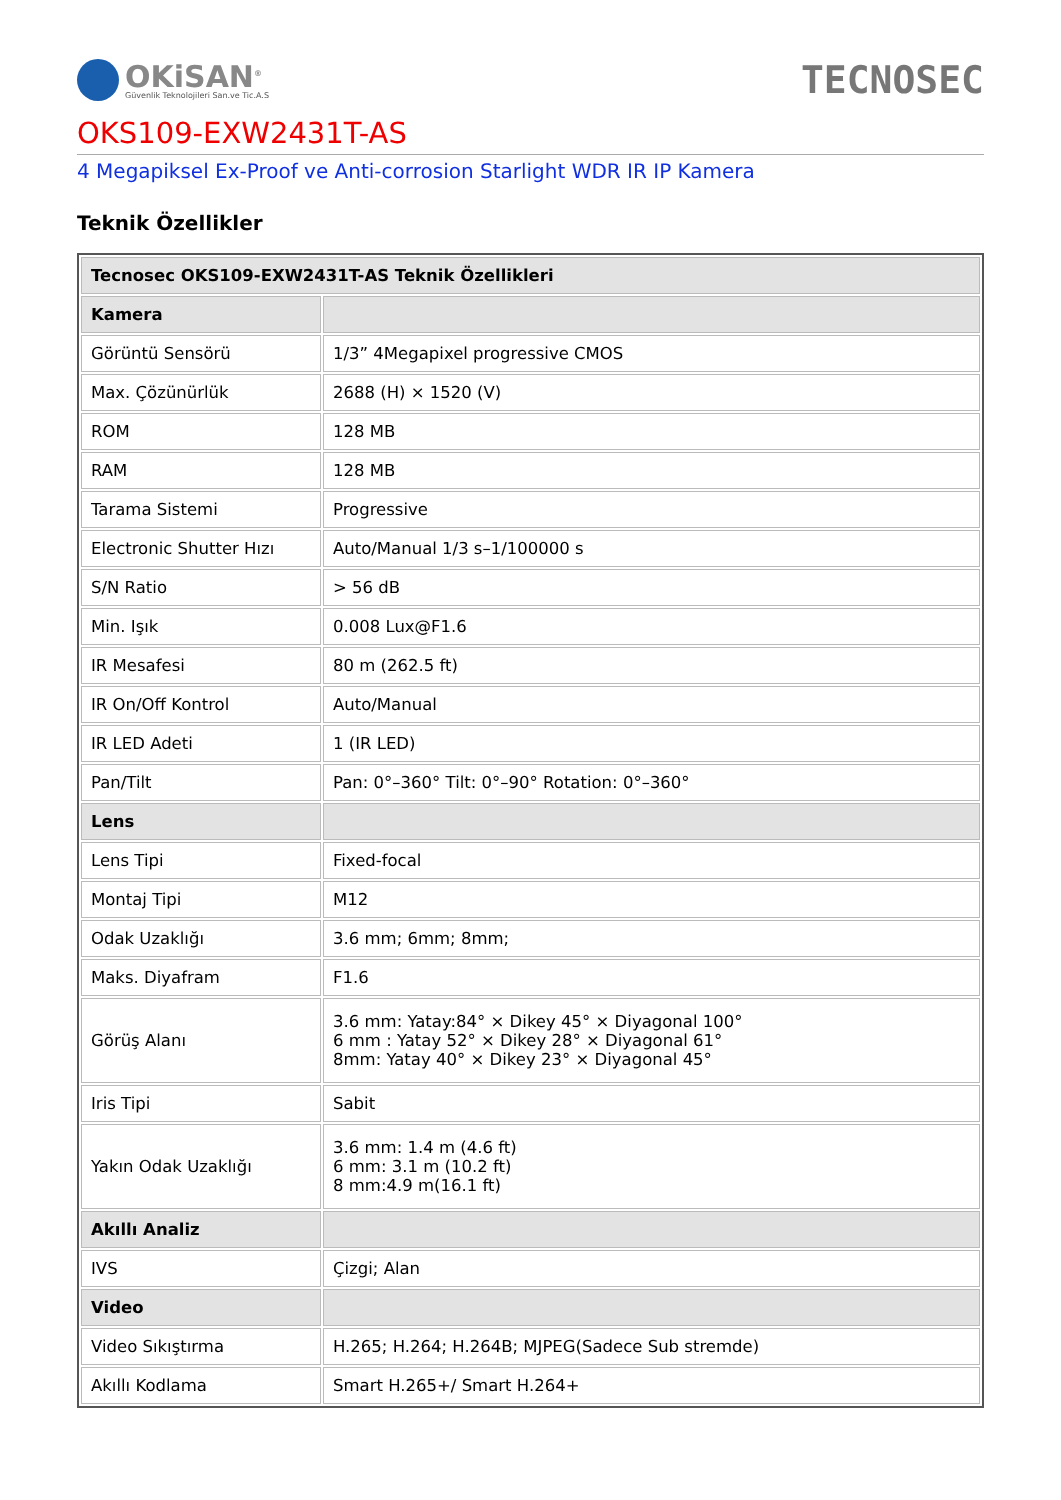OKiSAN<sup>®</sup>
Güvenlik Teknolojileri San.ve Tic.A.S
TECNOSEC
OKS109-EXW2431T-AS
4 Megapiksel Ex-Proof ve Anti-corrosion Starlight WDR IR IP Kamera
Teknik Özellikler
| Tecnosec OKS109-EXW2431T-AS Teknik Özellikleri | |
| --- | --- |
| Kamera | |
| Görüntü Sensörü | 1/3” 4Megapixel progressive CMOS |
| Max. Çözünürlük | 2688 (H) × 1520 (V) |
| ROM | 128 MB |
| RAM | 128 MB |
| Tarama Sistemi | Progressive |
| Electronic Shutter Hızı | Auto/Manual 1/3 s–1/100000 s |
| S/N Ratio | > 56 dB |
| Min. Işık | 0.008 Lux@F1.6 |
| IR Mesafesi | 80 m (262.5 ft) |
| IR On/Off Kontrol | Auto/Manual |
| IR LED Adeti | 1 (IR LED) |
| Pan/Tilt | Pan: 0°–360° Tilt: 0°–90° Rotation: 0°–360° |
| Lens | |
| Lens Tipi | Fixed-focal |
| Montaj Tipi | M12 |
| Odak Uzaklığı | 3.6 mm; 6mm; 8mm; |
| Maks. Diyafram | F1.6 |
| Görüş Alanı | 3.6 mm: Yatay:84° × Dikey 45° × Diyagonal 100° 6 mm : Yatay 52° × Dikey 28° × Diyagonal 61° 8mm: Yatay 40° × Dikey 23° × Diyagonal 45° |
| Iris Tipi | Sabit |
| Yakın Odak Uzaklığı | 3.6 mm: 1.4 m (4.6 ft) 6 mm: 3.1 m (10.2 ft) 8 mm:4.9 m(16.1 ft) |
| Akıllı Analiz | |
| IVS | Çizgi; Alan |
| Video | |
| Video Sıkıştırma | H.265; H.264; H.264B; MJPEG(Sadece Sub stremde) |
| Akıllı Kodlama | Smart H.265+/ Smart H.264+ |